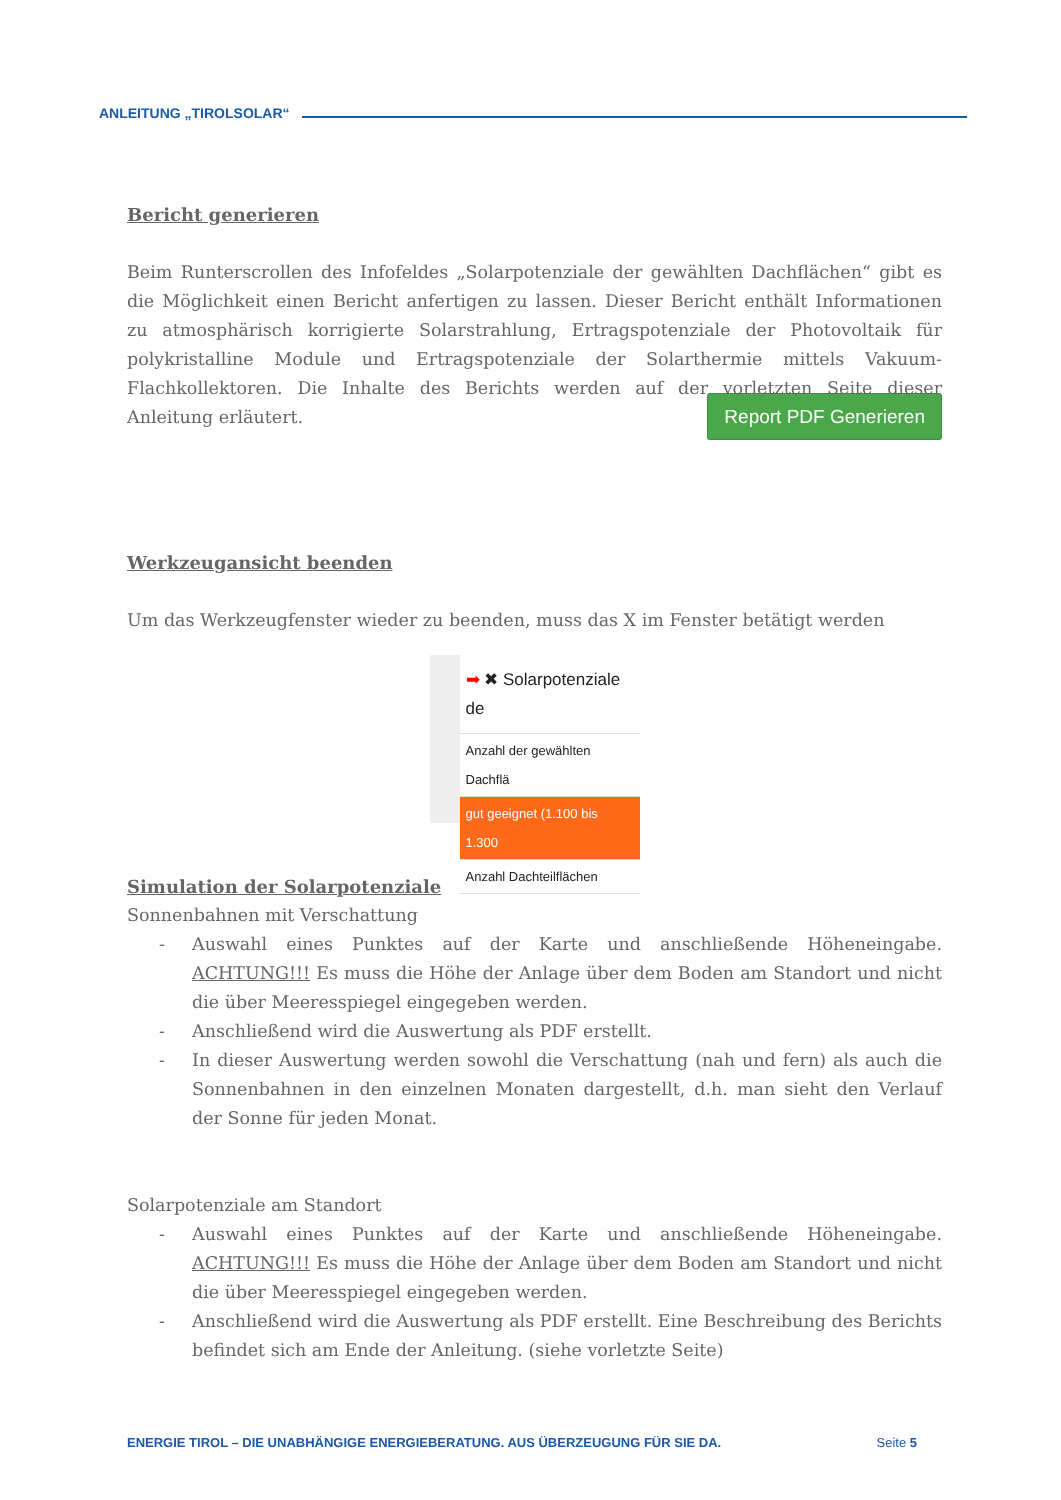ANLEITUNG „TIROLSOLAR“
Bericht generieren
Beim Runterscrollen des Infofeldes „Solarpotenziale der gewählten Dachflächen“ gibt es die Möglichkeit einen Bericht anfertigen zu lassen. Dieser Bericht enthält Informationen zu atmosphärisch korrigierte Solarstrahlung, Ertragspotenziale der Photovoltaik für polykristalline Module und Ertragspotenziale der Solarthermie mittels Vakuum-Flachkollektoren. Die Inhalte des Berichts werden auf der vorletzten Seite dieser Anleitung erläutert. Report PDF Generieren
Werkzeugansicht beenden
Um das Werkzeugfenster wieder zu beenden, muss das X im Fenster betätigt werden
➡ ✖ Solarpotenziale de
Anzahl der gewählten Dachflä
gut geeignet (1.100 bis 1.300
Anzahl Dachteilflächen
Simulation der Solarpotenziale
Sonnenbahnen mit Verschattung
- Auswahl eines Punktes auf der Karte und anschließende Höheneingabe. ACHTUNG!!! Es muss die Höhe der Anlage über dem Boden am Standort und nicht die über Meeresspiegel eingegeben werden.
- Anschließend wird die Auswertung als PDF erstellt.
- In dieser Auswertung werden sowohl die Verschattung (nah und fern) als auch die Sonnenbahnen in den einzelnen Monaten dargestellt, d.h. man sieht den Verlauf der Sonne für jeden Monat.
Solarpotenziale am Standort
- Auswahl eines Punktes auf der Karte und anschließende Höheneingabe. ACHTUNG!!! Es muss die Höhe der Anlage über dem Boden am Standort und nicht die über Meeresspiegel eingegeben werden.
- Anschließend wird die Auswertung als PDF erstellt. Eine Beschreibung des Berichts befindet sich am Ende der Anleitung. (siehe vorletzte Seite)
ENERGIE TIROL – DIE UNABHÄNGIGE ENERGIEBERATUNG. AUS ÜBERZEUGUNG FÜR SIE DA. Seite 5